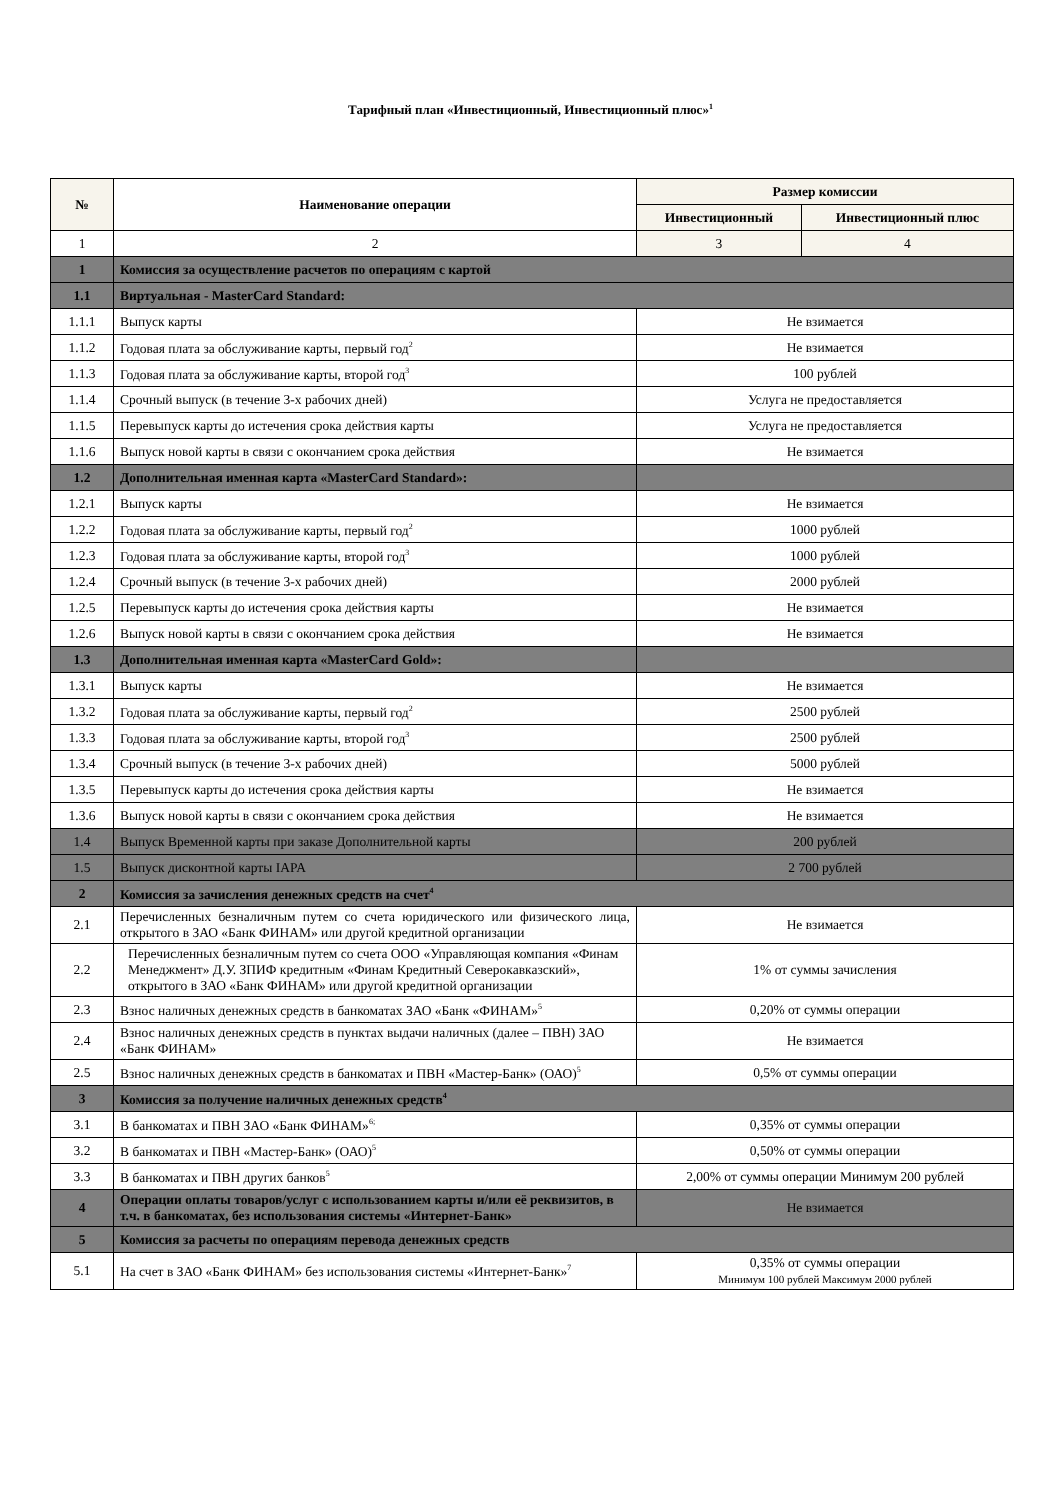Тарифный план «Инвестиционный, Инвестиционный плюс»<sup>1</sup>
| № | Наименование операции | Размер комиссии | |
| --- | --- | --- | --- |
| | | Инвестиционный | Инвестиционный плюс |
| 1 | 2 | 3 | 4 |
| 1 | Комиссия за осуществление расчетов по операциям с картой | | |
| 1.1 | Виртуальная - MasterCard Standard: | | |
| 1.1.1 | Выпуск карты | Не взимается | |
| 1.1.2 | Годовая плата за обслуживание карты, первый год<sup>2</sup> | Не взимается | |
| 1.1.3 | Годовая плата за обслуживание карты, второй год<sup>3</sup> | 100 рублей | |
| 1.1.4 | Срочный выпуск (в течение 3-х рабочих дней) | Услуга не предоставляется | |
| 1.1.5 | Перевыпуск карты до истечения срока действия карты | Услуга не предоставляется | |
| 1.1.6 | Выпуск новой карты в связи с окончанием срока действия | Не взимается | |
| 1.2 | Дополнительная именная карта «MasterCard Standard»: | | |
| 1.2.1 | Выпуск карты | Не взимается | |
| 1.2.2 | Годовая плата за обслуживание карты, первый год<sup>2</sup> | 1000 рублей | |
| 1.2.3 | Годовая плата за обслуживание карты, второй год<sup>3</sup> | 1000 рублей | |
| 1.2.4 | Срочный выпуск (в течение 3-х рабочих дней) | 2000 рублей | |
| 1.2.5 | Перевыпуск карты до истечения срока действия карты | Не взимается | |
| 1.2.6 | Выпуск новой карты в связи с окончанием срока действия | Не взимается | |
| 1.3 | Дополнительная именная карта «MasterCard Gold»: | | |
| 1.3.1 | Выпуск карты | Не взимается | |
| 1.3.2 | Годовая плата за обслуживание карты, первый год<sup>2</sup> | 2500 рублей | |
| 1.3.3 | Годовая плата за обслуживание карты, второй год<sup>3</sup> | 2500 рублей | |
| 1.3.4 | Срочный выпуск (в течение 3-х рабочих дней) | 5000 рублей | |
| 1.3.5 | Перевыпуск карты до истечения срока действия карты | Не взимается | |
| 1.3.6 | Выпуск новой карты в связи с окончанием срока действия | Не взимается | |
| 1.4 | Выпуск Временной карты при заказе Дополнительной карты | 200 рублей | |
| 1.5 | Выпуск дисконтной карты IAPA | 2 700 рублей | |
| 2 | Комиссия за зачисления денежных средств на счет<sup>4</sup> | | |
| 2.1 | Перечисленных безналичным путем со счета юридического или физического лица, открытого в ЗАО «Банк ФИНАМ» или другой кредитной организации | Не взимается | |
| 2.2 | Перечисленных безналичным путем со счета ООО «Управляющая компания «Финам Менеджмент» Д.У. ЗПИФ кредитным «Финам Кредитный Северокавказский», открытого в ЗАО «Банк ФИНАМ» или другой кредитной организации | 1% от суммы зачисления | |
| 2.3 | Взнос наличных денежных средств в банкоматах ЗАО «Банк «ФИНАМ»<sup>5</sup> | 0,20% от суммы операции | |
| 2.4 | Взнос наличных денежных средств в пунктах выдачи наличных (далее – ПВН) ЗАО «Банк ФИНАМ» | Не взимается | |
| 2.5 | Взнос наличных денежных средств в банкоматах и ПВН «Мастер-Банк» (ОАО)<sup>5</sup> | 0,5% от суммы операции | |
| 3 | Комиссия за получение наличных денежных средств<sup>4</sup> | | |
| 3.1 | В банкоматах и ПВН ЗАО «Банк ФИНАМ»<sup>6;</sup> | 0,35% от суммы операции | |
| 3.2 | В банкоматах и ПВН «Мастер-Банк» (ОАО)<sup>5</sup> | 0,50% от суммы операции | |
| 3.3 | В банкоматах и ПВН других банков<sup>5</sup> | 2,00% от суммы операции Минимум 200 рублей | |
| 4 | Операции оплаты товаров/услуг с использованием карты и/или её реквизитов, в т.ч. в банкоматах, без использования системы «Интернет-Банк» | Не взимается | |
| 5 | Комиссия за расчеты по операциям перевода денежных средств | | |
| 5.1 | На счет в ЗАО «Банк ФИНАМ» без использования системы «Интернет-Банк»<sup>7</sup> | 0,35% от суммы операции Минимум 100 рублей Максимум 2000 рублей | |